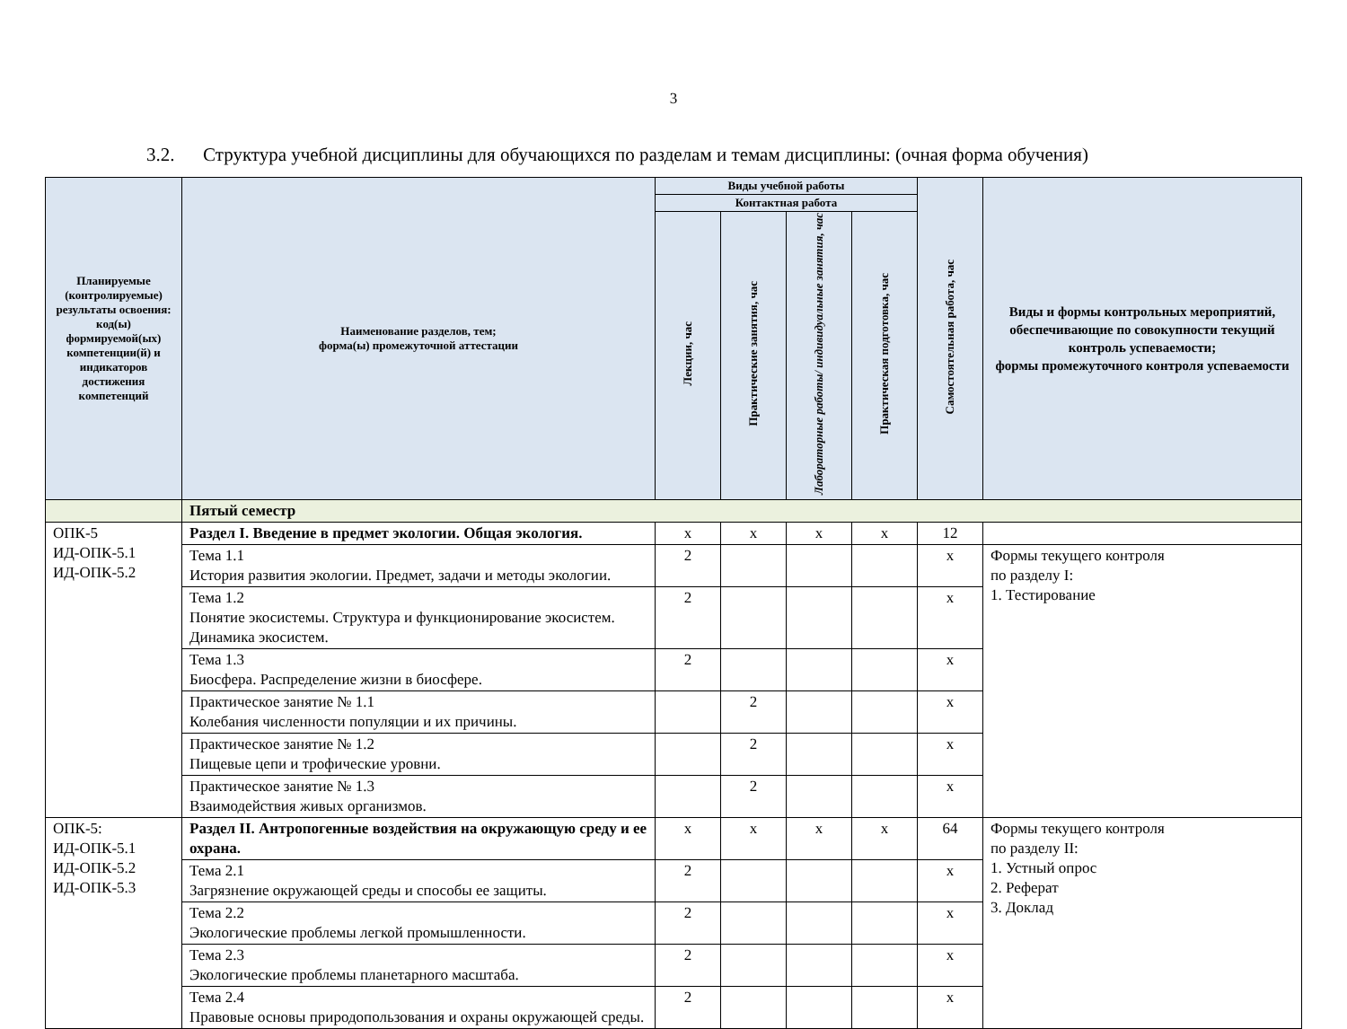3
3.2. Структура учебной дисциплины для обучающихся по разделам и темам дисциплины: (очная форма обучения)
| Планируемые (контролируемые) результаты освоения: код(ы) формируемой(ых) компетенции(й) и индикаторов достижения компетенций | Наименование разделов, тем; форма(ы) промежуточной аттестации | Виды учебной работы | | | | Самостоятельная работа, час | Виды и формы контрольных мероприятий, обеспечивающие по совокупности текущий контроль успеваемости; формы промежуточного контроля успеваемости |
| --- | --- | --- | --- | --- | --- | --- | --- |
| | | Контактная работа | | | | | |
| | | Лекции, час | Практические занятия, час | Лабораторные работы/ индивидуальные занятия, час | Практическая подготовка, час | | |
| | Пятый семестр | | | | | | |
| ОПК-5 ИД-ОПК-5.1 ИД-ОПК-5.2 | Раздел I. Введение в предмет экологии. Общая экология. | х | х | х | х | 12 | |
| | Тема 1.1 История развития экологии. Предмет, задачи и методы экологии. | 2 | | | | х | Формы текущего контроля по разделу I: 1. Тестирование |
| | Тема 1.2 Понятие экосистемы. Структура и функционирование экосистем. Динамика экосистем. | 2 | | | | х | |
| | Тема 1.3 Биосфера. Распределение жизни в биосфере. | 2 | | | | х | |
| | Практическое занятие № 1.1 Колебания численности популяции и их причины. | | 2 | | | х | |
| | Практическое занятие № 1.2 Пищевые цепи и трофические уровни. | | 2 | | | х | |
| | Практическое занятие № 1.3 Взаимодействия живых организмов. | | 2 | | | х | |
| ОПК-5: ИД-ОПК-5.1 ИД-ОПК-5.2 ИД-ОПК-5.3 | Раздел II. Антропогенные воздействия на окружающую среду и ее охрана. | х | х | х | х | 64 | Формы текущего контроля по разделу II: 1. Устный опрос 2. Реферат 3. Доклад |
| | Тема 2.1 Загрязнение окружающей среды и способы ее защиты. | 2 | | | | х | |
| | Тема 2.2 Экологические проблемы легкой промышленности. | 2 | | | | х | |
| | Тема 2.3 Экологические проблемы планетарного масштаба. | 2 | | | | х | |
| | Тема 2.4 Правовые основы природопользования и охраны окружающей среды. | 2 | | | | х | |